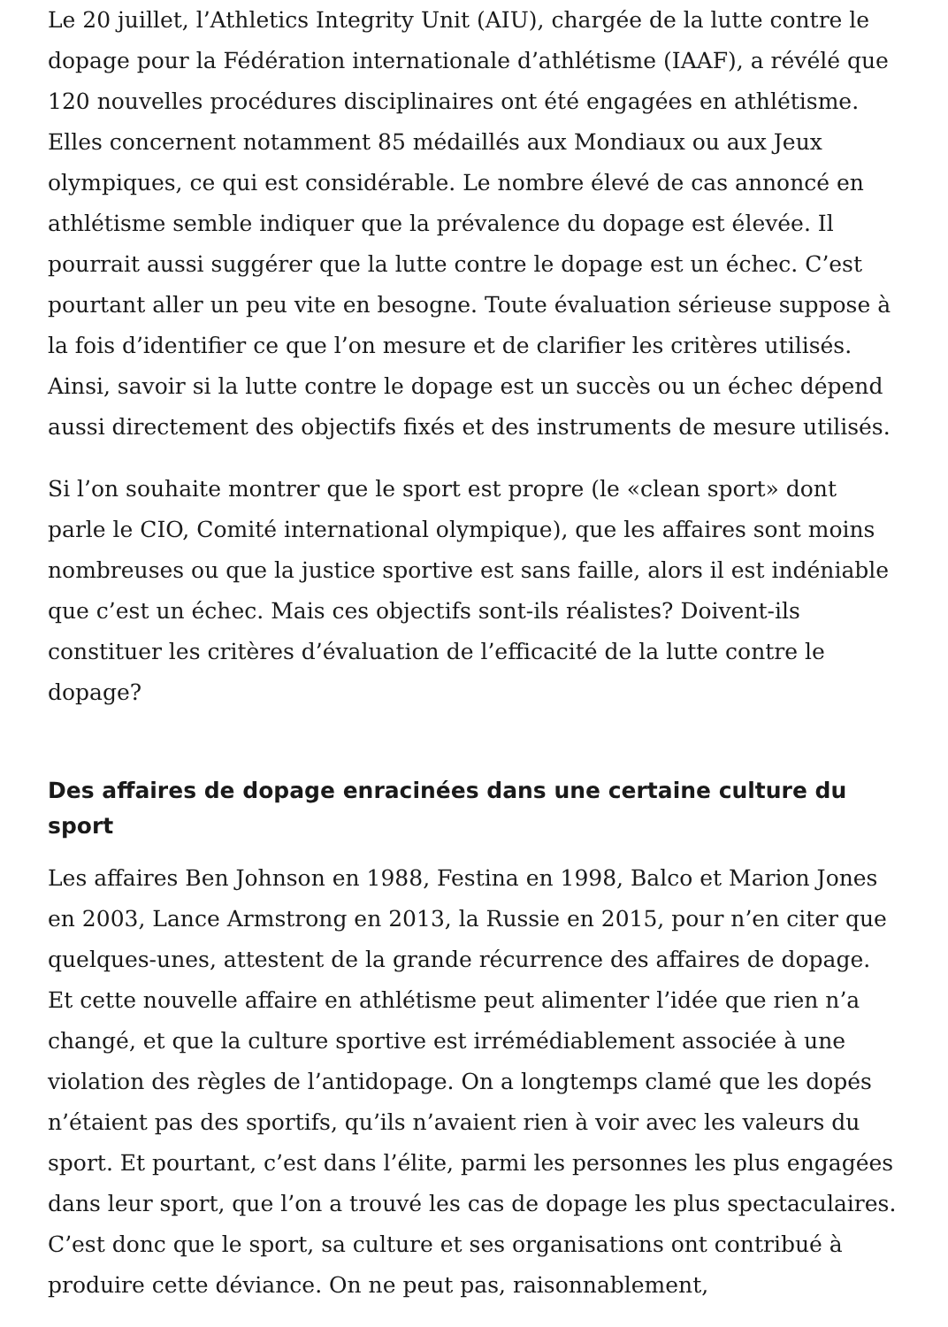Le 20 juillet, l’Athletics Integrity Unit (AIU), chargée de la lutte contre le dopage pour la Fédération internationale d’athlétisme (IAAF), a révélé que 120 nouvelles procédures disciplinaires ont été engagées en athlétisme. Elles concernent notamment 85 médaillés aux Mondiaux ou aux Jeux olympiques, ce qui est considérable. Le nombre élevé de cas annoncé en athlétisme semble indiquer que la prévalence du dopage est élevée. Il pourrait aussi suggérer que la lutte contre le dopage est un échec. C’est pourtant aller un peu vite en besogne. Toute évaluation sérieuse suppose à la fois d’identifier ce que l’on mesure et de clarifier les critères utilisés. Ainsi, savoir si la lutte contre le dopage est un succès ou un échec dépend aussi directement des objectifs fixés et des instruments de mesure utilisés.
Si l’on souhaite montrer que le sport est propre (le «clean sport» dont parle le CIO, Comité international olympique), que les affaires sont moins nombreuses ou que la justice sportive est sans faille, alors il est indéniable que c’est un échec. Mais ces objectifs sont-ils réalistes? Doivent-ils constituer les critères d’évaluation de l’efficacité de la lutte contre le dopage?
Des affaires de dopage enracinées dans une certaine culture du sport
Les affaires Ben Johnson en 1988, Festina en 1998, Balco et Marion Jones en 2003, Lance Armstrong en 2013, la Russie en 2015, pour n’en citer que quelques-unes, attestent de la grande récurrence des affaires de dopage. Et cette nouvelle affaire en athlétisme peut alimenter l’idée que rien n’a changé, et que la culture sportive est irrémédiablement associée à une violation des règles de l’antidopage. On a longtemps clamé que les dopés n’étaient pas des sportifs, qu’ils n’avaient rien à voir avec les valeurs du sport. Et pourtant, c’est dans l’élite, parmi les personnes les plus engagées dans leur sport, que l’on a trouvé les cas de dopage les plus spectaculaires. C’est donc que le sport, sa culture et ses organisations ont contribué à produire cette déviance. On ne peut pas, raisonnablement,